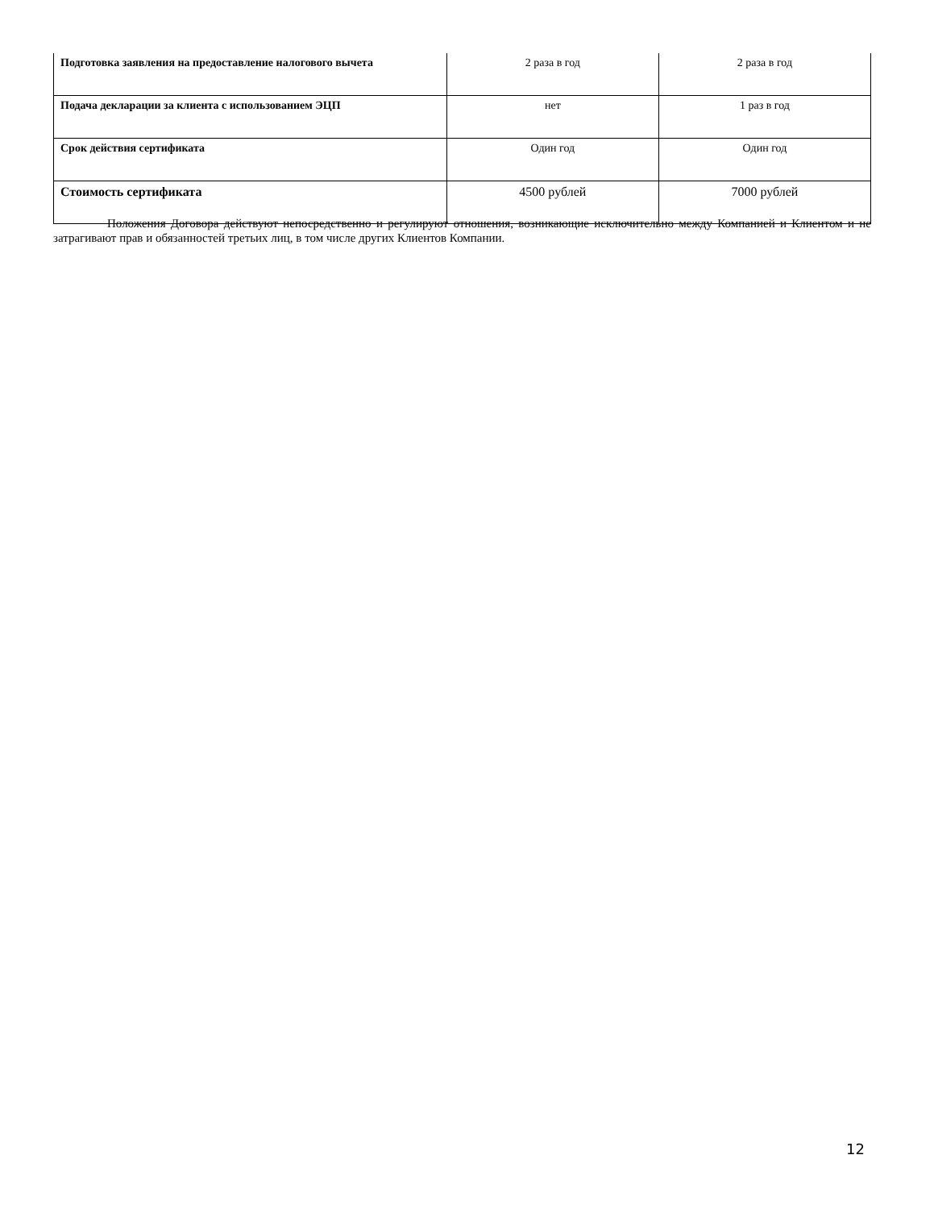| Подготовка заявления на предоставление налогового вычета | 2 раза в год | 2 раза в год |
| Подача декларации за клиента с использованием ЭЦП | нет | 1 раз в год |
| Срок действия сертификата | Один год | Один год |
| Стоимость сертификата | 4500 рублей | 7000 рублей |
Положения Договора действуют непосредственно и регулируют отношения, возникающие исключительно между Компанией и Клиентом и не затрагивают прав и обязанностей третьих лиц, в том числе других Клиентов Компании.
12